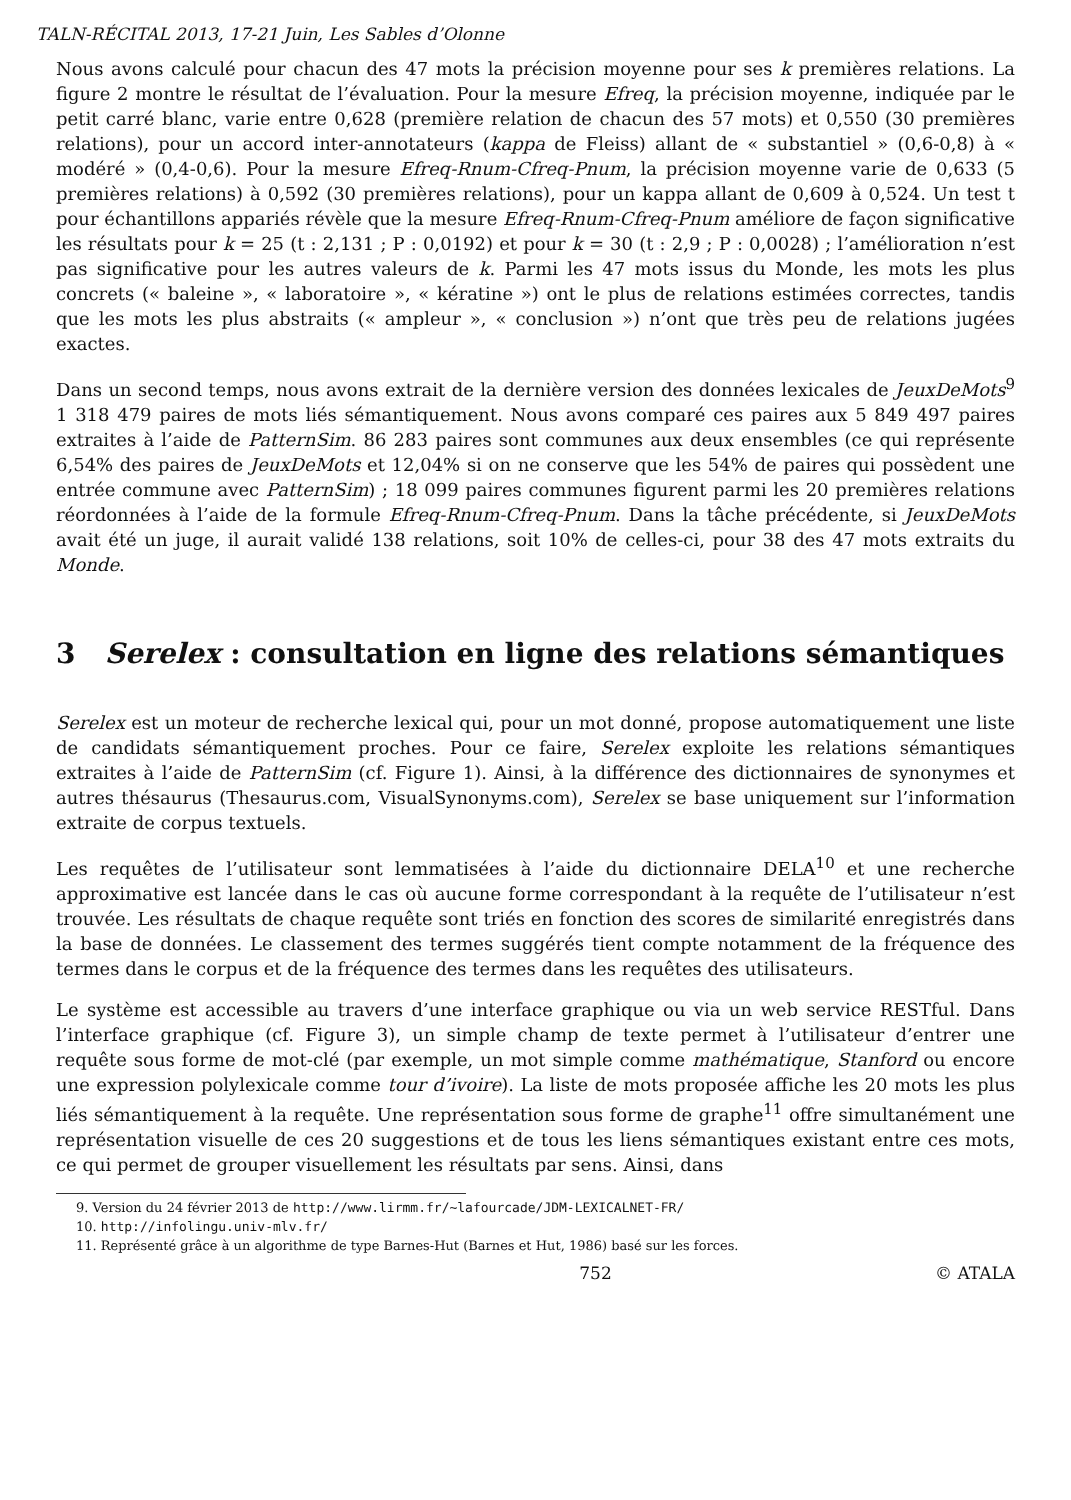TALN-RÉCITAL 2013, 17-21 Juin, Les Sables d’Olonne
Nous avons calculé pour chacun des 47 mots la précision moyenne pour ses k premières relations. La figure 2 montre le résultat de l’évaluation. Pour la mesure Efreq, la précision moyenne, indiquée par le petit carré blanc, varie entre 0,628 (première relation de chacun des 57 mots) et 0,550 (30 premières relations), pour un accord inter-annotateurs (kappa de Fleiss) allant de « substantiel » (0,6-0,8) à « modéré » (0,4-0,6). Pour la mesure Efreq-Rnum-Cfreq-Pnum, la précision moyenne varie de 0,633 (5 premières relations) à 0,592 (30 premières relations), pour un kappa allant de 0,609 à 0,524. Un test t pour échantillons appariés révèle que la mesure Efreq-Rnum-Cfreq-Pnum améliore de façon significative les résultats pour k = 25 (t : 2,131 ; P : 0,0192) et pour k = 30 (t : 2,9 ; P : 0,0028) ; l’amélioration n’est pas significative pour les autres valeurs de k. Parmi les 47 mots issus du Monde, les mots les plus concrets (« baleine », « laboratoire », « kératine ») ont le plus de relations estimées correctes, tandis que les mots les plus abstraits (« ampleur », « conclusion ») n’ont que très peu de relations jugées exactes.
Dans un second temps, nous avons extrait de la dernière version des données lexicales de JeuxDeMots<sup>9</sup> 1 318 479 paires de mots liés sémantiquement. Nous avons comparé ces paires aux 5 849 497 paires extraites à l’aide de PatternSim. 86 283 paires sont communes aux deux ensembles (ce qui représente 6,54% des paires de JeuxDeMots et 12,04% si on ne conserve que les 54% de paires qui possèdent une entrée commune avec PatternSim) ; 18 099 paires communes figurent parmi les 20 premières relations réordonnées à l’aide de la formule Efreq-Rnum-Cfreq-Pnum. Dans la tâche précédente, si JeuxDeMots avait été un juge, il aurait validé 138 relations, soit 10% de celles-ci, pour 38 des 47 mots extraits du Monde.
3 Serelex : consultation en ligne des relations sémantiques
Serelex est un moteur de recherche lexical qui, pour un mot donné, propose automatiquement une liste de candidats sémantiquement proches. Pour ce faire, Serelex exploite les relations sémantiques extraites à l’aide de PatternSim (cf. Figure 1). Ainsi, à la différence des dictionnaires de synonymes et autres thésaurus (Thesaurus.com, VisualSynonyms.com), Serelex se base uniquement sur l’information extraite de corpus textuels.
Les requêtes de l’utilisateur sont lemmatisées à l’aide du dictionnaire DELA<sup>10</sup> et une recherche approximative est lancée dans le cas où aucune forme correspondant à la requête de l’utilisateur n’est trouvée. Les résultats de chaque requête sont triés en fonction des scores de similarité enregistrés dans la base de données. Le classement des termes suggérés tient compte notamment de la fréquence des termes dans le corpus et de la fréquence des termes dans les requêtes des utilisateurs.
Le système est accessible au travers d’une interface graphique ou via un web service RESTful. Dans l’interface graphique (cf. Figure 3), un simple champ de texte permet à l’utilisateur d’entrer une requête sous forme de mot-clé (par exemple, un mot simple comme mathématique, Stanford ou encore une expression polylexicale comme tour d’ivoire). La liste de mots proposée affiche les 20 mots les plus liés sémantiquement à la requête. Une représentation sous forme de graphe<sup>11</sup> offre simultanément une représentation visuelle de ces 20 suggestions et de tous les liens sémantiques existant entre ces mots, ce qui permet de grouper visuellement les résultats par sens. Ainsi, dans
9. Version du 24 février 2013 de http://www.lirmm.fr/~lafourcade/JDM-LEXICALNET-FR/
10. http://infolingu.univ-mlv.fr/
11. Représenté grâce à un algorithme de type Barnes-Hut (Barnes et Hut, 1986) basé sur les forces.
752 © ATALA